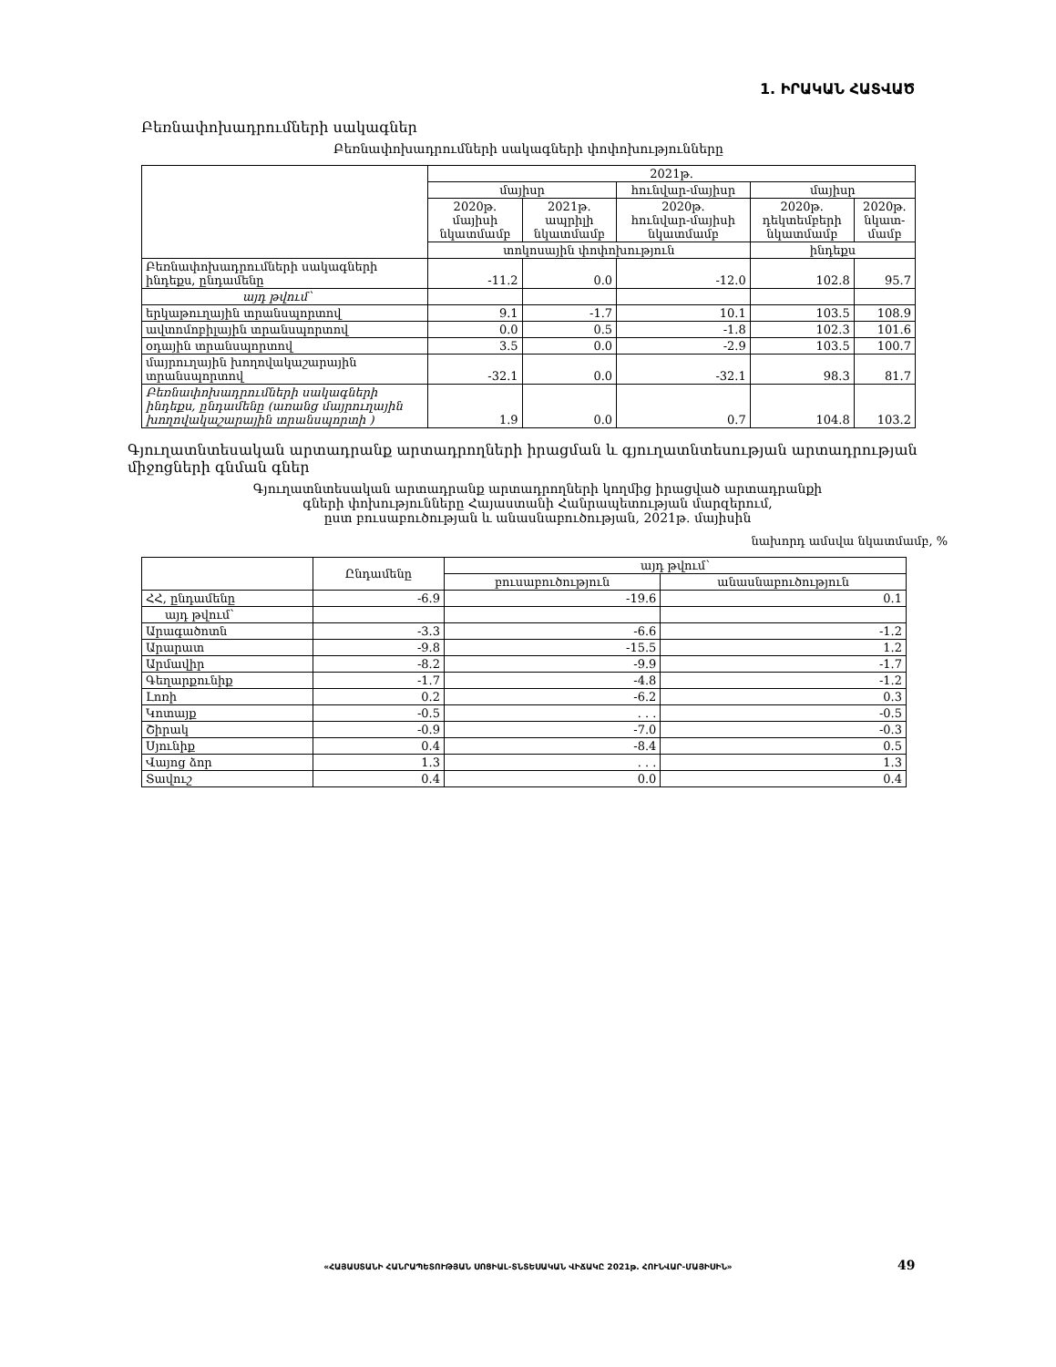1. ԻՐԱԿԱՆ ՀԱՏՎԱԾ
Բեռնափոխադրումների սակագներ
Բեռնափոխադրումների սակագների փոփոխությունները
| | 2021թ. | | | | |
| --- | --- | --- | --- | --- | --- |
| | մայիսր | | հունվար-մայիսր | մայիսր | |
| | 2020թ. մայիսի նկատմամբ | 2021թ. ապրիլի նկատմամբ | 2020թ. հունվար-մայիսի նկատմամբ | 2020թ. դեկտեմբերի նկատմամբ | 2020թ. նկատ- մամբ |
| | տոկոսային փոփոխություն | | | ինդեքս | |
| Բեռնափոխադրումների սակագների ինդեքս, ընդամենը | -11.2 | 0.0 | -12.0 | 102.8 | 95.7 |
| այդ թվում՝ | | | | | |
| երկաթուղային տրանսպորտով | 9.1 | -1.7 | 10.1 | 103.5 | 108.9 |
| ավտոմոբիլային տրանսպորտով | 0.0 | 0.5 | -1.8 | 102.3 | 101.6 |
| օդային տրանսպորտով | 3.5 | 0.0 | -2.9 | 103.5 | 100.7 |
| մայրուղային խողովակաշարային տրանսպորտով | -32.1 | 0.0 | -32.1 | 98.3 | 81.7 |
| Բեռնափոխադրումների սակագների ինդեքս, ընդամենը (առանց մայրուղային խողովակաշարային տրանսպորտի ) | 1.9 | 0.0 | 0.7 | 104.8 | 103.2 |
Գյուղատնտեսական արտադրանք արտադրողների իրացման և գյուղատնտեսության արտադրության միջոցների գնման գներ
Գյուղատնտեսական արտադրանք արտադրողների կողմից իրացված արտադրանքի
գների փոխությունները Հայաստանի Հանրապետության մարզերում,
ըստ բուսաբուծության և անասնաբուծության, 2021թ. մայիսին
նախորդ ամսվա նկատմամբ, %
| | Ընդամենը | այդ թվում՝ | |
| --- | --- | --- | --- |
| | | բուսաբուծություն | անասնաբուծություն |
| ՀՀ, ընդամենը | -6.9 | -19.6 | 0.1 |
| այդ թվում՝ | | | |
| Արագածոտն | -3.3 | -6.6 | -1.2 |
| Արարատ | -9.8 | -15.5 | 1.2 |
| Արմավիր | -8.2 | -9.9 | -1.7 |
| Գեղարքունիք | -1.7 | -4.8 | -1.2 |
| Լոռի | 0.2 | -6.2 | 0.3 |
| Կոտայք | -0.5 | . . . | -0.5 |
| Շիրակ | -0.9 | -7.0 | -0.3 |
| Սյունիք | 0.4 | -8.4 | 0.5 |
| Վայոց ձոր | 1.3 | . . . | 1.3 |
| Տավուշ | 0.4 | 0.0 | 0.4 |
«ՀԱՅԱՍՏԱՆԻ ՀԱՆՐԱՊԵՏՈՒԹՅԱՆ ՍՈՑԻԱԼ-ՏՆՏԵՍԱԿԱՆ ՎԻՃԱԿԸ 2021թ. ՀՈՒՆՎԱՐ-ՄԱՅԻՍԻՆ» 49